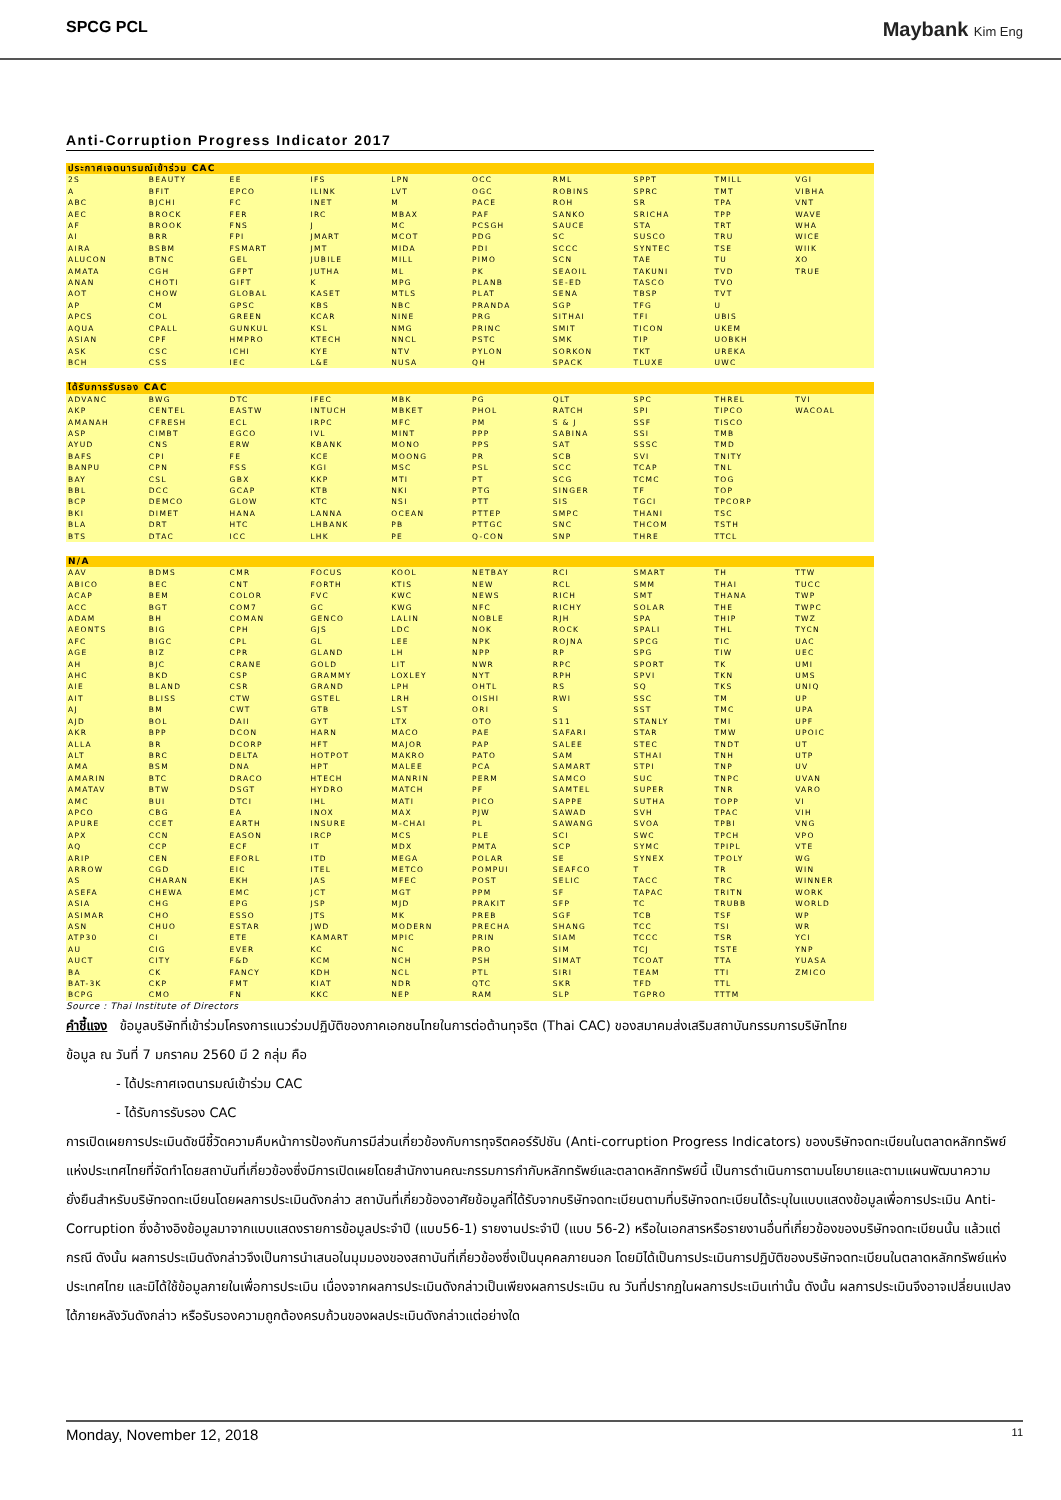SPCG PCL Maybank Kim Eng
Anti-Corruption Progress Indicator 2017
| ประกาศเจตนารมณ์เข้าร่วม CAC | | | | | | | | | |
| --- | --- | --- | --- | --- | --- | --- | --- | --- | --- |
| 2S | BEAUTY | EE | IFS | LPN | OCC | RML | SPPT | TMILL | VGI |
| A | BFIT | EPCO | ILINK | LVT | OGC | ROBINS | SPRC | TMT | VIBHA |
| ABC | BJCHI | FC | INET | M | PACE | ROH | SR | TPA | VNT |
| AEC | BROCK | FER | IRC | MBAX | PAF | SANKO | SRICHA | TPP | WAVE |
| AF | BROOK | FNS | J | MC | PCSGH | SAUCE | STA | TRT | WHA |
| AI | BRR | FPI | JMART | MCOT | PDG | SC | SUSCO | TRU | WICE |
| AIRA | BSBM | FSMART | JMT | MIDA | PDI | SCCC | SYNTEC | TSE | WIIK |
| ALUCON | BTNC | GEL | JUBILE | MILL | PIMO | SCN | TAE | TU | XO |
| AMATA | CGH | GFPT | JUTHA | ML | PK | SEAOIL | TAKUNI | TVD | TRUE |
| ANAN | CHOTI | GIFT | K | MPG | PLANB | SE-ED | TASCO | TVO | |
| AOT | CHOW | GLOBAL | KASET | MTLS | PLAT | SENA | TBSP | TVT | |
| AP | CM | GPSC | KBS | NBC | PRANDA | SGP | TFG | U | |
| APCS | COL | GREEN | KCAR | NINE | PRG | SITHAI | TFI | UBIS | |
| AQUA | CPALL | GUNKUL | KSL | NMG | PRINC | SMIT | TICON | UKEM | |
| ASIAN | CPF | HMPRO | KTECH | NNCL | PSTC | SMK | TIP | UOBKH | |
| ASK | CSC | ICHI | KYE | NTV | PYLON | SORKON | TKT | UREKA | |
| BCH | CSS | IEC | L&E | NUSA | QH | SPACK | TLUXE | UWC | |
| ได้รับการรับรอง CAC | | | | | | | | | |
| --- | --- | --- | --- | --- | --- | --- | --- | --- | --- |
| ADVANC | BWG | DTC | IFEC | MBK | PG | QLT | SPC | THREL | TVI |
| AKP | CENTEL | EASTW | INTUCH | MBKET | PHOL | RATCH | SPI | TIPCO | WACOAL |
| AMANAH | CFRESH | ECL | IRPC | MFC | PM | S & J | SSF | TISCO | |
| ASP | CIMBT | EGCO | IVL | MINT | PPP | SABINA | SSI | TMB | |
| AYUD | CNS | ERW | KBANK | MONO | PPS | SAT | SSSC | TMD | |
| BAFS | CPI | FE | KCE | MOONG | PR | SCB | SVI | TNITY | |
| BANPU | CPN | FSS | KGI | MSC | PSL | SCC | TCAP | TNL | |
| BAY | CSL | GBX | KKP | MTI | PT | SCG | TCMC | TOG | |
| BBL | DCC | GCAP | KTB | NKI | PTG | SINGER | TF | TOP | |
| BCP | DEMCO | GLOW | KTC | NSI | PTT | SIS | TGCI | TPCORP | |
| BKI | DIMET | HANA | LANNA | OCEAN | PTTEP | SMPC | THANI | TSC | |
| BLA | DRT | HTC | LHBANK | PB | PTTGC | SNC | THCOM | TSTH | |
| BTS | DTAC | ICC | LHK | PE | Q-CON | SNP | THRE | TTCL | |
| N/A | | | | | | | | | |
| --- | --- | --- | --- | --- | --- | --- | --- | --- | --- |
| AAV | BDMS | CMR | FOCUS | KOOL | NETBAY | RCI | SMART | TH | TTW |
| ABICO | BEC | CNT | FORTH | KTIS | NEW | RCL | SMM | THAI | TUCC |
| ACAP | BEM | COLOR | FVC | KWC | NEWS | RICH | SMT | THANA | TWP |
| ACC | BGT | COM7 | GC | KWG | NFC | RICHY | SOLAR | THE | TWPC |
| ADAM | BH | COMAN | GENCO | LALIN | NOBLE | RJH | SPA | THIP | TWZ |
| AEONTS | BIG | CPH | GJS | LDC | NOK | ROCK | SPALI | THL | TYCN |
| AFC | BIGC | CPL | GL | LEE | NPK | ROJNA | SPCG | TIC | UAC |
| AGE | BIZ | CPR | GLAND | LH | NPP | RP | SPG | TIW | UEC |
| AH | BJC | CRANE | GOLD | LIT | NWR | RPC | SPORT | TK | UMI |
| AHC | BKD | CSP | GRAMMY | LOXLEY | NYT | RPH | SPVI | TKN | UMS |
| AIE | BLAND | CSR | GRAND | LPH | OHTL | RS | SQ | TKS | UNIQ |
| AIT | BLISS | CTW | GSTEL | LRH | OISHI | RWI | SSC | TM | UP |
| AJ | BM | CWT | GTB | LST | ORI | S | SST | TMC | UPA |
| AJD | BOL | DAII | GYT | LTX | OTO | S11 | STANLY | TMI | UPF |
| AKR | BPP | DCON | HARN | MACO | PAE | SAFARI | STAR | TMW | UPOIC |
| ALLA | BR | DCORP | HFT | MAJOR | PAP | SALEE | STEC | TNDT | UT |
| ALT | BRC | DELTA | HOTPOT | MAKRO | PATO | SAM | STHAI | TNH | UTP |
| AMA | BSM | DNA | HPT | MALEE | PCA | SAMART | STPI | TNP | UV |
| AMARIN | BTC | DRACO | HTECH | MANRIN | PERM | SAMCO | SUC | TNPC | UVAN |
| AMATAV | BTW | DSGT | HYDRO | MATCH | PF | SAMTEL | SUPER | TNR | VARO |
| AMC | BUI | DTCI | IHL | MATI | PICO | SAPPE | SUTHA | TOPP | VI |
| APCO | CBG | EA | INOX | MAX | PJW | SAWAD | SVH | TPAC | VIH |
| APURE | CCET | EARTH | INSURE | M-CHAI | PL | SAWANG | SVOA | TPBI | VNG |
| APX | CCN | EASON | IRCP | MCS | PLE | SCI | SWC | TPCH | VPO |
| AQ | CCP | ECF | IT | MDX | PMTA | SCP | SYMC | TPIPL | VTE |
| ARIP | CEN | EFORL | ITD | MEGA | POLAR | SE | SYNEX | TPOLY | WG |
| ARROW | CGD | EIC | ITEL | METCO | POMPUI | SEAFCO | T | TR | WIN |
| AS | CHARAN | EKH | JAS | MFEC | POST | SELIC | TACC | TRC | WINNER |
| ASEFA | CHEWA | EMC | JCT | MGT | PPM | SF | TAPAC | TRITN | WORK |
| ASIA | CHG | EPG | JSP | MJD | PRAKIT | SFP | TC | TRUBB | WORLD |
| ASIMAR | CHO | ESSO | JTS | MK | PREB | SGF | TCB | TSF | WP |
| ASN | CHUO | ESTAR | JWD | MODERN | PRECHA | SHANG | TCC | TSI | WR |
| ATP30 | CI | ETE | KAMART | MPIC | PRIN | SIAM | TCCC | TSR | YCI |
| AU | CIG | EVER | KC | NC | PRO | SIM | TCJ | TSTE | YNP |
| AUCT | CITY | F&D | KCM | NCH | PSH | SIMAT | TCOAT | TTA | YUASA |
| BA | CK | FANCY | KDH | NCL | PTL | SIRI | TEAM | TTI | ZMICO |
| BAT-3K | CKP | FMT | KIAT | NDR | QTC | SKR | TFD | TTL | |
| BCPG | CMO | FN | KKC | NEP | RAM | SLP | TGPRO | TTTM | |
Source : Thai Institute of Directors
คำชี้แจง ข้อมูลบริษัทที่เข้าร่วมโครงการแนวร่วมปฏิบัติของภาคเอกชนไทยในการต่อต้านทุจริต (Thai CAC) ของสมาคมส่งเสริมสถาบันกรรมการบริษัทไทย
ข้อมูล ณ วันที่ 7 มกราคม 2560 มี 2 กลุ่ม คือ
- ได้ประกาศเจตนารมณ์เข้าร่วม CAC
- ได้รับการรับรอง CAC
การเปิดเผยการประเมินดัชนีชี้วัดความคืบหน้าการป้องกันการมีส่วนเกี่ยวข้องกับการทุจริตคอร์รัปชัน (Anti-corruption Progress Indicators) ของบริษัทจดทะเบียนในตลาดหลักทรัพย์แห่งประเทศไทยที่จัดทำโดยสถาบันที่เกี่ยวข้องซึ่งมีการเปิดเผยโดยสำนักงานคณะกรรมการกำกับหลักทรัพย์และตลาดหลักทรัพย์นี้ เป็นการดำเนินการตามนโยบายและตามแผนพัฒนาความยั่งยืนสำหรับบริษัทจดทะเบียนโดยผลการประเมินดังกล่าว สถาบันที่เกี่ยวข้องอาศัยข้อมูลที่ได้รับจากบริษัทจดทะเบียนตามที่บริษัทจดทะเบียนได้ระบุในแบบแสดงข้อมูลเพื่อการประเมิน Anti-Corruption ซึ่งอ้างอิงข้อมูลมาจากแบบแสดงรายการข้อมูลประจำปี (แบบ56-1) รายงานประจำปี (แบบ 56-2) หรือในเอกสารหรือรายงานอื่นที่เกี่ยวข้องของบริษัทจดทะเบียนนั้น แล้วแต่กรณี ดังนั้น ผลการประเมินดังกล่าวจึงเป็นการนำเสนอในมุมมองของสถาบันที่เกี่ยวข้องซึ่งเป็นบุคคลภายนอก โดยมิได้เป็นการประเมินการปฏิบัติของบริษัทจดทะเบียนในตลาดหลักทรัพย์แห่งประเทศไทย และมิได้ใช้ข้อมูลภายในเพื่อการประเมิน เนื่องจากผลการประเมินดังกล่าวเป็นเพียงผลการประเมิน ณ วันที่ปรากฏในผลการประเมินเท่านั้น ดังนั้น ผลการประเมินจึงอาจเปลี่ยนแปลงได้ภายหลังวันดังกล่าว หรือรับรองความถูกต้องครบถ้วนของผลประเมินดังกล่าวแต่อย่างใด
Monday, November 12, 2018 11